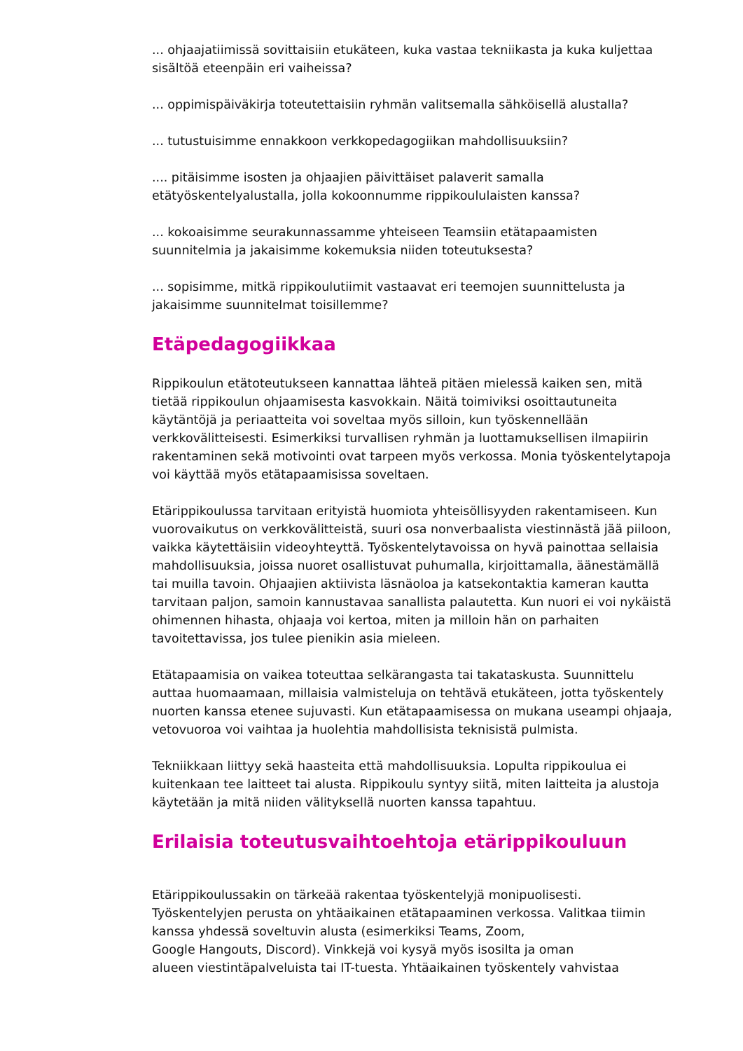... ohjaajatiimissä sovittaisiin etukäteen, kuka vastaa tekniikasta ja kuka kuljettaa sisältöä eteenpäin eri vaiheissa?
... oppimispäiväkirja toteutettaisiin ryhmän valitsemalla sähköisellä alustalla?
... tutustuisimme ennakkoon verkkopedagogiikan mahdollisuuksiin?
.... pitäisimme isosten ja ohjaajien päivittäiset palaverit samalla etätyöskentelyalustalla, jolla kokoonnumme rippikoululaisten kanssa?
... kokoaisimme seurakunnassamme yhteiseen Teamsiin etätapaamisten suunnitelmia ja jakaisimme kokemuksia niiden toteutuksesta?
... sopisimme, mitkä rippikoulutiimit vastaavat eri teemojen suunnittelusta ja jakaisimme suunnitelmat toisillemme?
Etäpedagogiikkaa
Rippikoulun etätoteutukseen kannattaa lähteä pitäen mielessä kaiken sen, mitä tietää rippikoulun ohjaamisesta kasvokkain. Näitä toimiviksi osoittautuneita käytäntöjä ja periaatteita voi soveltaa myös silloin, kun työskennellään verkkovälitteisesti. Esimerkiksi turvallisen ryhmän ja luottamuksellisen ilmapiirin rakentaminen sekä motivointi ovat tarpeen myös verkossa. Monia työskentelytapoja voi käyttää myös etätapaamisissa soveltaen.
Etärippikoulussa tarvitaan erityistä huomiota yhteisöllisyyden rakentamiseen. Kun vuorovaikutus on verkkovälitteistä, suuri osa nonverbaalista viestinnästä jää piiloon, vaikka käytettäisiin videoyhteyttä. Työskentelytavoissa on hyvä painottaa sellaisia mahdollisuuksia, joissa nuoret osallistuvat puhumalla, kirjoittamalla, äänestämällä tai muilla tavoin. Ohjaajien aktiivista läsnäoloa ja katsekontaktia kameran kautta tarvitaan paljon, samoin kannustavaa sanallista palautetta. Kun nuori ei voi nykäistä ohimennen hihasta, ohjaaja voi kertoa, miten ja milloin hän on parhaiten tavoitettavissa, jos tulee pienikin asia mieleen.
Etätapaamisia on vaikea toteuttaa selkärangasta tai takataskusta. Suunnittelu auttaa huomaamaan, millaisia valmisteluja on tehtävä etukäteen, jotta työskentely nuorten kanssa etenee sujuvasti. Kun etätapaamisessa on mukana useampi ohjaaja, vetovuoroa voi vaihtaa ja huolehtia mahdollisista teknisistä pulmista.
Tekniikkaan liittyy sekä haasteita että mahdollisuuksia. Lopulta rippikoulua ei kuitenkaan tee laitteet tai alusta. Rippikoulu syntyy siitä, miten laitteita ja alustoja käytetään ja mitä niiden välityksellä nuorten kanssa tapahtuu.
Erilaisia toteutusvaihtoehtoja etärippikouluun
Etärippikoulussakin on tärkeää rakentaa työskentelyjä monipuolisesti. Työskentelyjen perusta on yhtäaikainen etätapaaminen verkossa. Valitkaa tiimin kanssa yhdessä soveltuvin alusta (esimerkiksi Teams, Zoom,
Google Hangouts, Discord). Vinkkejä voi kysyä myös isosilta ja oman
alueen viestintäpalveluista tai IT-tuesta. Yhtäaikainen työskentely vahvistaa